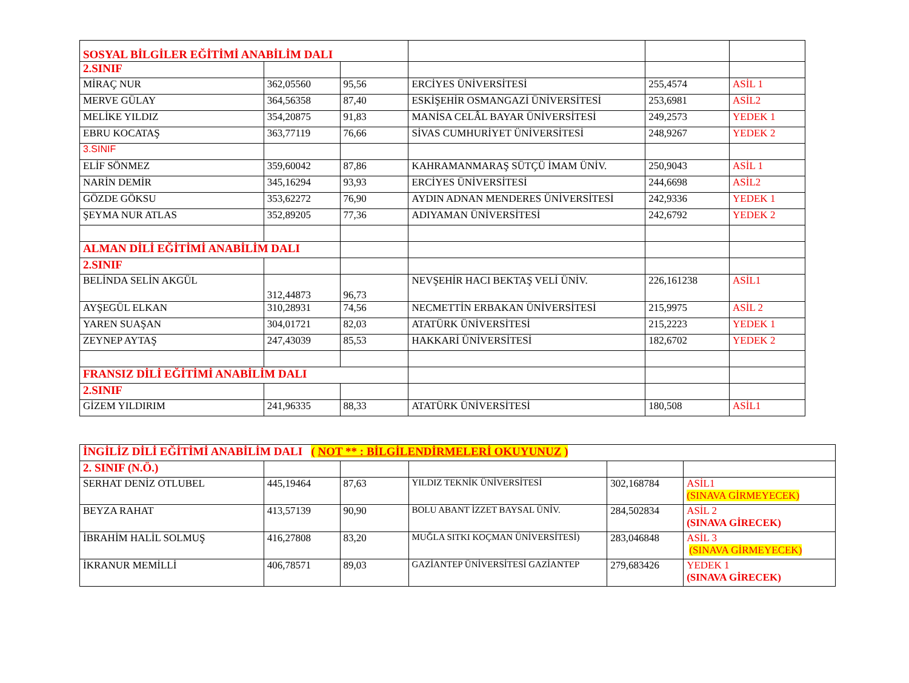| SOSYAL BİLGİLER EĞİTİMİ ANABİLİM DALI | | | | | |
| 2.SINIF | | | | | |
| MİRAÇ NUR | 362,05560 | 95,56 | ERCİYES ÜNİVERSİTESİ | 255,4574 | ASİL 1 |
| MERVE GÜLAY | 364,56358 | 87,40 | ESKİŞEHİR OSMANGAZİ ÜNİVERSİTESİ | 253,6981 | ASİL2 |
| MELİKE YILDIZ | 354,20875 | 91,83 | MANİSA CELÂL BAYAR ÜNİVERSİTESİ | 249,2573 | YEDEK 1 |
| EBRU KOCATAŞ | 363,77119 | 76,66 | SİVAS CUMHURİYET ÜNİVERSİTESİ | 248,9267 | YEDEK 2 |
| 3.SINIF | | | | | |
| ELİF SÖNMEZ | 359,60042 | 87,86 | KAHRAMANMARAŞ SÜTÇÜ İMAM ÜNİV. | 250,9043 | ASİL 1 |
| NARİN DEMİR | 345,16294 | 93,93 | ERCİYES ÜNİVERSİTESİ | 244,6698 | ASİL2 |
| GÖZDE GÖKSU | 353,62272 | 76,90 | AYDIN ADNAN MENDERES ÜNİVERSİTESİ | 242,9336 | YEDEK 1 |
| ŞEYMA NUR ATLAS | 352,89205 | 77,36 | ADIYAMAN ÜNİVERSİTESİ | 242,6792 | YEDEK 2 |
| ALMAN DİLİ EĞİTİMİ ANABİLİM DALI | | | | | |
| 2.SINIF | | | | | |
| BELİNDA SELİN AKGÜL | 312,44873 | 96,73 | NEVŞEHİR HACI BEKTAŞ VELİ ÜNİV. | 226,161238 | ASİL1 |
| AYŞEGÜL ELKAN | 310,28931 | 74,56 | NECMETTİN ERBAKAN ÜNİVERSİTESİ | 215,9975 | ASİL 2 |
| YAREN SUAŞAN | 304,01721 | 82,03 | ATATÜRK ÜNİVERSİTESİ | 215,2223 | YEDEK 1 |
| ZEYNEP AYTAŞ | 247,43039 | 85,53 | HAKKARİ ÜNİVERSİTESİ | 182,6702 | YEDEK 2 |
| FRANSIZ DİLİ EĞİTİMİ ANABİLİM DALI | | | | | |
| 2.SINIF | | | | | |
| GİZEM YILDIRIM | 241,96335 | 88,33 | ATATÜRK ÜNİVERSİTESİ | 180,508 | ASİL1 |
| İNGİLİZ DİLİ EĞİTİMİ ANABİLİM DALI ( NOT ** : BİLGİLENDİRMELERİ OKUYUNUZ ) | | | | | |
| 2. SINIF (N.Ö.) | | | | | |
| SERHAT DENİZ OTLUBEL | 445,19464 | 87,63 | YILDIZ TEKNİK ÜNİVERSİTESİ | 302,168784 | ASİL1 (SINAVA GİRMEYECEK) |
| BEYZA RAHAT | 413,57139 | 90,90 | BOLU ABANT İZZET BAYSAL ÜNİV. | 284,502834 | ASİL 2 (SINAVA GİRECEK) |
| İBRAHİM HALİL SOLMUŞ | 416,27808 | 83,20 | MUĞLA SITKI KOÇMAN ÜNİVERSİTESİ) | 283,046848 | ASİL 3 (SINAVA GİRMEYECEK) |
| İKRANUR MEMİLLİ | 406,78571 | 89,03 | GAZİANTEP ÜNİVERSİTESİ GAZİANTEP | 279,683426 | YEDEK 1 (SINAVA GİRECEK) |